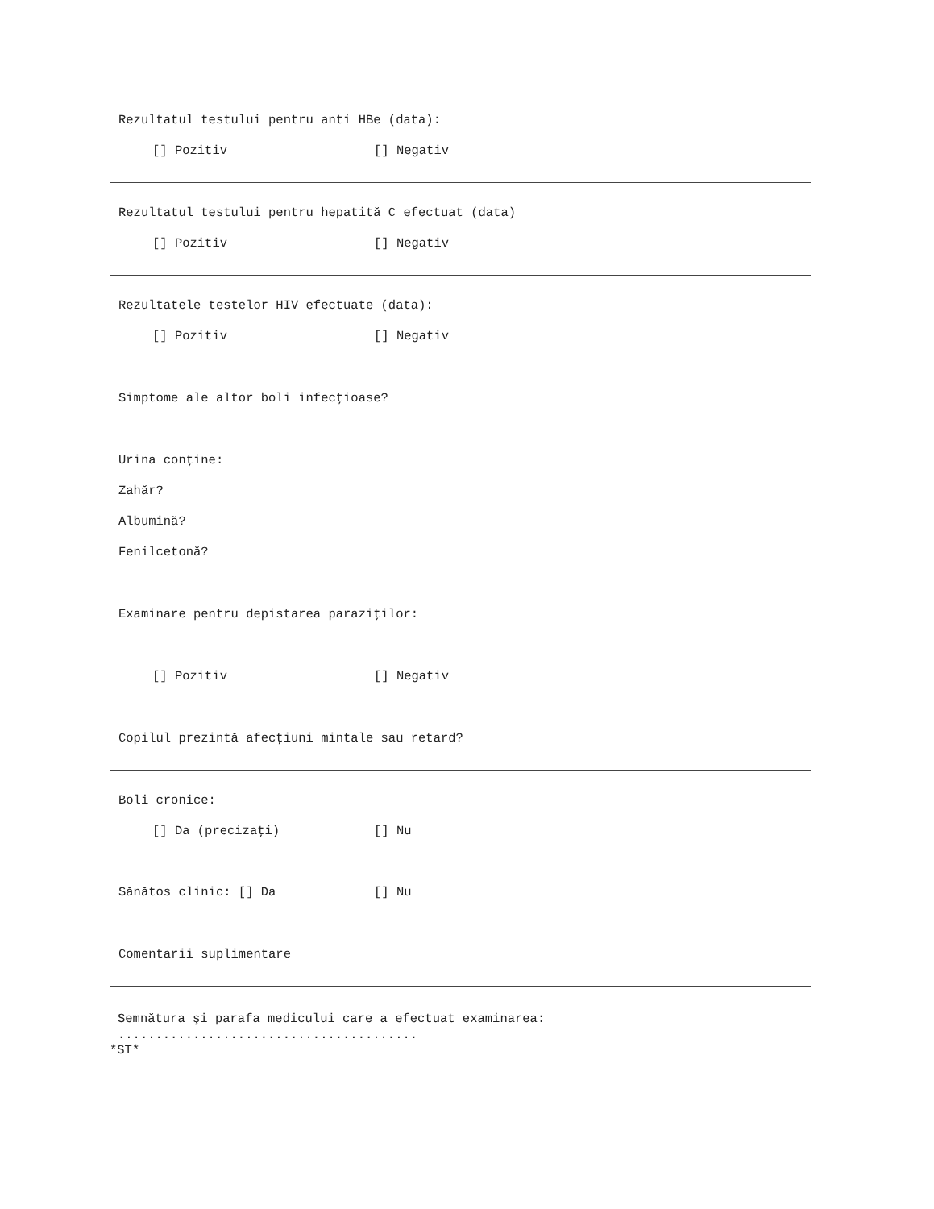Rezultatul testului pentru anti HBe (data):
[] Pozitiv [] Negativ
Rezultatul testului pentru hepatită C efectuat (data)
[] Pozitiv [] Negativ
Rezultatele testelor HIV efectuate (data):
[] Pozitiv [] Negativ
Simptome ale altor boli infecţioase?
Urina conţine:
Zahăr?
Albumină?
Fenilcetonă?
Examinare pentru depistarea paraziţilor:
[] Pozitiv [] Negativ
Copilul prezintă afecţiuni mintale sau retard?
Boli cronice:
[] Da (precizaţi) [] Nu
Sănătos clinic: [] Da [] Nu
Comentarii suplimentare
Semnătura şi parafa medicului care a efectuat examinarea:
........................................
*ST*